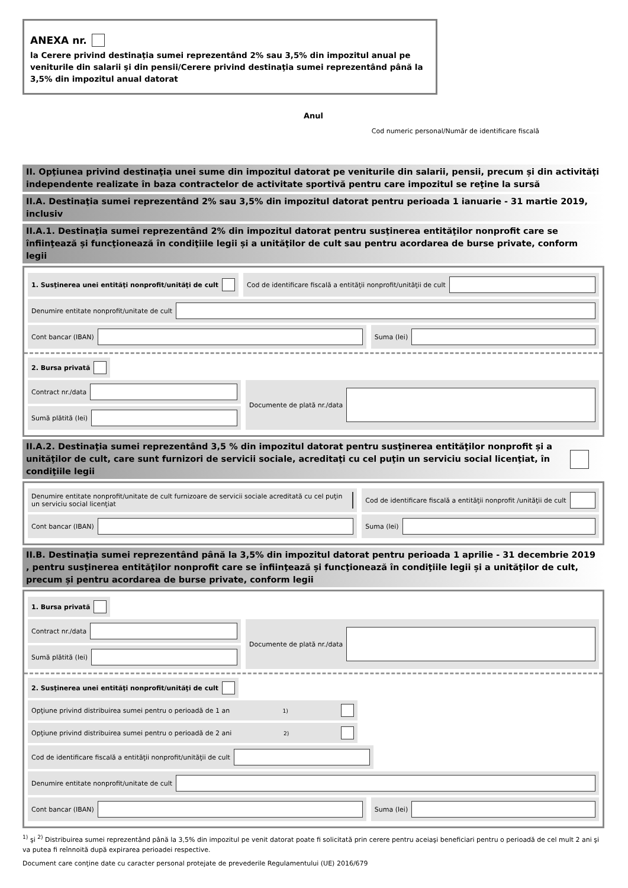ANEXA nr.
la Cerere privind destinaţia sumei reprezentând 2% sau 3,5% din impozitul anual pe veniturile din salarii şi din pensii/Cerere privind destinaţia sumei reprezentând până la 3,5% din impozitul anual datorat
Anul
Cod numeric personal/Număr de identificare fiscală
II. Opţiunea privind destinaţia unei sume din impozitul datorat pe veniturile din salarii, pensii, precum și din activităţi independente realizate în baza contractelor de activitate sportivă pentru care impozitul se reţine la sursă
II.A. Destinaţia sumei reprezentând 2% sau 3,5% din impozitul datorat pentru perioada 1 ianuarie - 31 martie 2019, inclusiv
II.A.1. Destinaţia sumei reprezentând 2% din impozitul datorat pentru susţinerea entităţilor nonprofit care se înfiinţează și funcţionează în condiţiile legii și a unităţilor de cult sau pentru acordarea de burse private, conform legii
1. Susţinerea unei entităţi nonprofit/unităţi de cult
Cod de identificare fiscală a entităţii nonprofit/unităţii de cult
Denumire entitate nonprofit/unitate de cult
Cont bancar (IBAN) Suma (lei)
2. Bursa privată
Contract nr./data
Sumă plătită (lei)
Documente de plată nr./data
II.A.2. Destinaţia sumei reprezentând 3,5 % din impozitul datorat pentru susţinerea entităţilor nonprofit și a unităţilor de cult, care sunt furnizori de servicii sociale, acreditaţi cu cel puţin un serviciu social licenţiat, în condiţiile legii
Denumire entitate nonprofit/unitate de cult furnizoare de servicii sociale acreditată cu cel puţin un serviciu social licenţiat
Cod de identificare fiscală a entităţii nonprofit /unităţii de cult
Cont bancar (IBAN) Suma (lei)
II.B. Destinaţia sumei reprezentând până la 3,5% din impozitul datorat pentru perioada 1 aprilie - 31 decembrie 2019 , pentru susţinerea entităţilor nonprofit care se înfiinţează și funcţionează în condiţiile legii și a unităţilor de cult, precum și pentru acordarea de burse private, conform legii
1. Bursa privată
Contract nr./data
Sumă plătită (lei)
Documente de plată nr./data
2. Susţinerea unei entităţi nonprofit/unităţi de cult
Opţiune privind distribuirea sumei pentru o perioadă de 1 an <sup>1)</sup>
Opţiune privind distribuirea sumei pentru o perioadă de 2 ani <sup>2)</sup>
Cod de identificare fiscală a entităţii nonprofit/unităţii de cult
Denumire entitate nonprofit/unitate de cult
Cont bancar (IBAN) Suma (lei)
<sup>1)</sup> şi <sup>2)</sup> Distribuirea sumei reprezentând până la 3,5% din impozitul pe venit datorat poate fi solicitată prin cerere pentru aceiaşi beneficiari pentru o perioadă de cel mult 2 ani şi va putea fi reînnoită după expirarea perioadei respective.
Document care conţine date cu caracter personal protejate de prevederile Regulamentului (UE) 2016/679